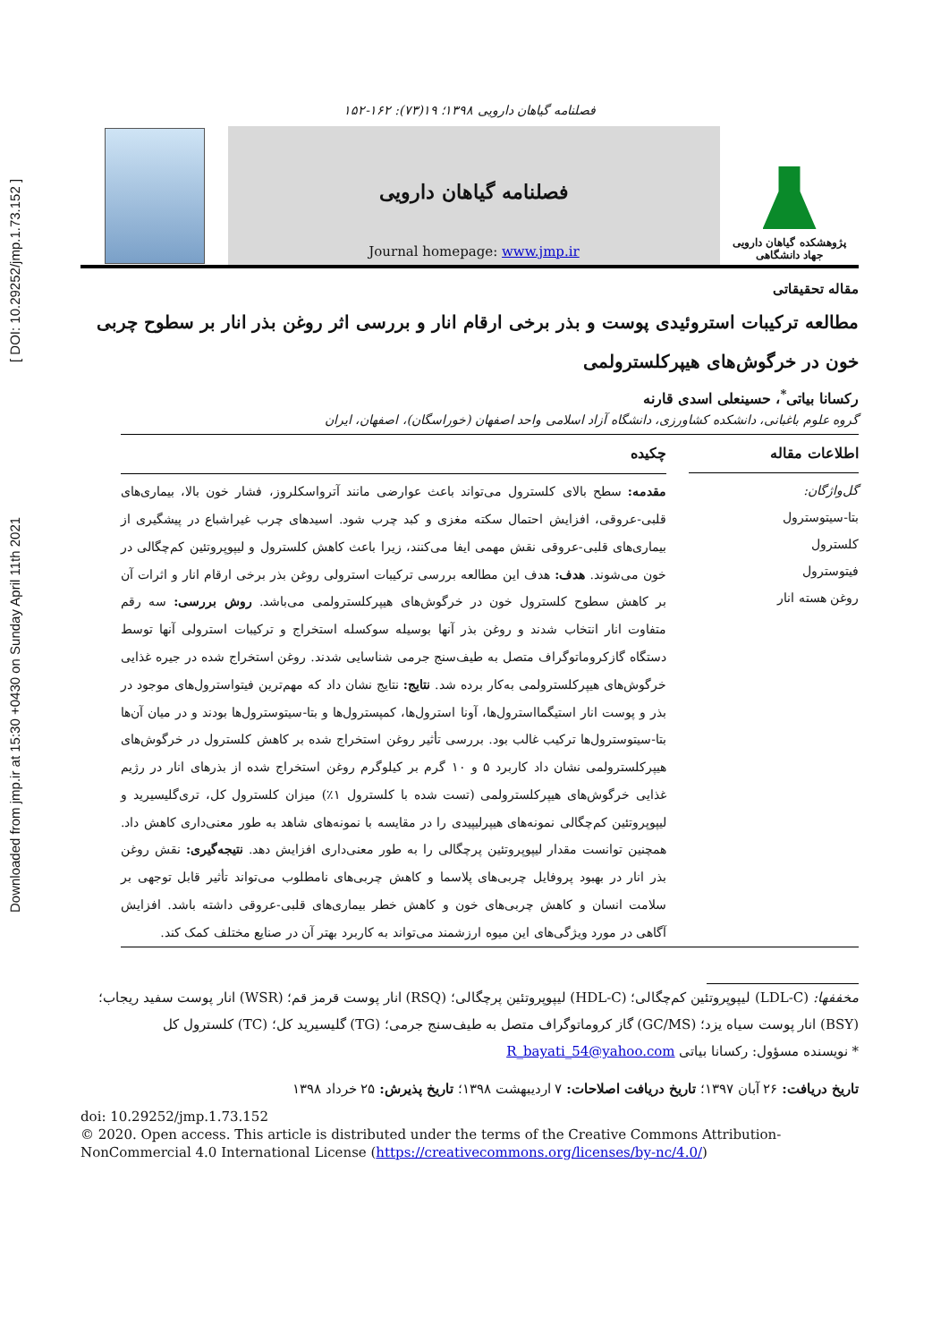Downloaded from jmp.ir at 15:30 +0430 on Sunday April 11th 2021 [ DOI: 10.29252/jmp.1.73.152 ]
فصلنامه گیاهان دارویی ۱۳۹۸؛ ۱۹(۷۳): ۱۶۲-۱۵۲
فصلنامه گیاهان دارویی
Journal homepage: www.jmp.ir
پژوهشکده گیاهان دارویی
جهاد دانشگاهی
مقاله تحقیقاتی
مطالعه ترکیبات استروئیدی پوست و بذر برخی ارقام انار و بررسی اثر روغن بذر انار بر سطوح چربی خون در خرگوش‌های هیپرکلسترولمی
رکسانا بیاتی<sup>*</sup>، حسینعلی اسدی قارنه
گروه علوم باغبانی، دانشکده کشاورزی، دانشگاه آزاد اسلامی واحد اصفهان (خوراسگان)، اصفهان، ایران
اطلاعات مقاله
گل‌واژگان:
بتا-سیتوسترول
کلسترول
فیتوسترول
روغن هسته انار
چکیده
مقدمه: سطح بالای کلسترول می‌تواند باعث عوارضی مانند آترواسکلروز، فشار خون بالا، بیماری‌های قلبی-عروقی، افزایش احتمال سکته مغزی و کبد چرب شود. اسیدهای چرب غیراشباع در پیشگیری از بیماری‌های قلبی-عروقی نقش مهمی ایفا می‌کنند، زیرا باعث کاهش کلسترول و لیپوپروتئین کم‌چگالی در خون می‌شوند. هدف: هدف این مطالعه بررسی ترکیبات استرولی روغن بذر برخی ارقام انار و اثرات آن بر کاهش سطوح کلسترول خون در خرگوش‌های هیپرکلسترولمی می‌باشد. روش بررسی: سه رقم متفاوت انار انتخاب شدند و روغن بذر آنها بوسیله سوکسله استخراج و ترکیبات استرولی آنها توسط دستگاه گازکروماتوگراف متصل به طیف‌سنج جرمی شناسایی شدند. روغن استخراج شده در جیره غذایی خرگوش‌های هیپرکلسترولمی به‌کار برده شد. نتایج: نتایج نشان داد که مهم‌ترین فیتواسترول‌های موجود در بذر و پوست انار استیگمااسترول‌ها، آونا استرول‌ها، کمپسترول‌ها و بتا-سیتوسترول‌ها بودند و در میان آن‌ها بتا-سیتوسترول‌ها ترکیب غالب بود. بررسی تأثیر روغن استخراج شده بر کاهش کلسترول در خرگوش‌های هیپرکلسترولمی نشان داد کاربرد ۵ و ۱۰ گرم بر کیلوگرم روغن استخراج شده از بذرهای انار در رژیم غذایی خرگوش‌های هیپرکلسترولمی (تست شده با کلسترول ۱٪) میزان کلسترول کل، تری‌گلیسیرید و لیپوپروتئین کم‌چگالی نمونه‌های هیپرلیپیدی را در مقایسه با نمونه‌های شاهد به طور معنی‌داری کاهش داد. همچنین توانست مقدار لیپوپروتئین پرچگالی را به طور معنی‌داری افزایش دهد. نتیجه‌گیری: نقش روغن بذر انار در بهبود پروفایل چربی‌های پلاسما و کاهش چربی‌های نامطلوب می‌تواند تأثیر قابل توجهی بر سلامت انسان و کاهش چربی‌های خون و کاهش خطر بیماری‌های قلبی-عروقی داشته باشد. افزایش آگاهی در مورد ویژگی‌های این میوه ارزشمند می‌تواند به کاربرد بهتر آن در صنایع مختلف کمک کند.
مخففها: (LDL-C) لیپوپروتئین کم‌چگالی؛ (HDL-C) لیپوپروتئین پرچگالی؛ (RSQ) انار پوست قرمز قم؛ (WSR) انار پوست سفید ریجاب؛ (BSY) انار پوست سیاه یزد؛ (GC/MS) گاز کروماتوگراف متصل به طیف‌سنج جرمی؛ (TG) گلیسیرید کل؛ (TC) کلسترول کل
* نویسنده مسؤول: رکسانا بیاتی R_bayati_54@yahoo.com
تاریخ دریافت: ۲۶ آبان ۱۳۹۷؛ تاریخ دریافت اصلاحات: ۷ اردیبهشت ۱۳۹۸؛ تاریخ پذیرش: ۲۵ خرداد ۱۳۹۸
doi: 10.29252/jmp.1.73.152
© 2020. Open access. This article is distributed under the terms of the Creative Commons Attribution-NonCommercial 4.0 International License (https://creativecommons.org/licenses/by-nc/4.0/)